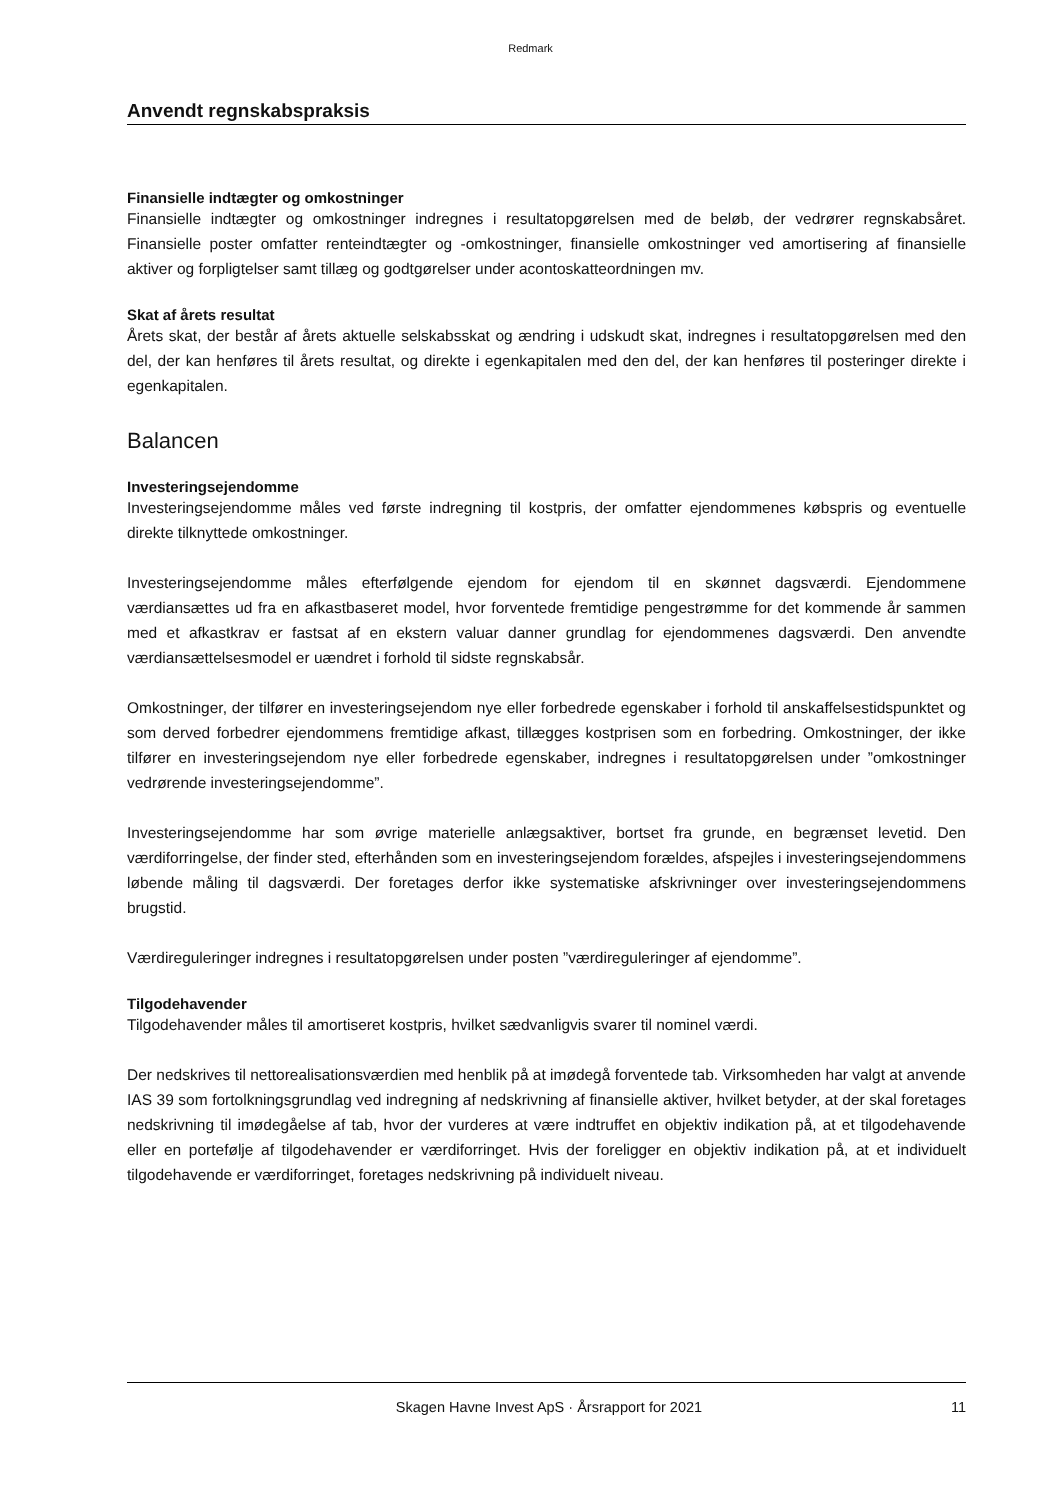Redmark
Anvendt regnskabspraksis
Finansielle indtægter og omkostninger
Finansielle indtægter og omkostninger indregnes i resultatopgørelsen med de beløb, der vedrører regnskabsåret. Finansielle poster omfatter renteindtægter og -omkostninger, finansielle omkostninger ved amortisering af finansielle aktiver og forpligtelser samt tillæg og godtgørelser under acontoskatteordningen mv.
Skat af årets resultat
Årets skat, der består af årets aktuelle selskabsskat og ændring i udskudt skat, indregnes i resultatopgørelsen med den del, der kan henføres til årets resultat, og direkte i egenkapitalen med den del, der kan henføres til posteringer direkte i egenkapitalen.
Balancen
Investeringsejendomme
Investeringsejendomme måles ved første indregning til kostpris, der omfatter ejendommenes købspris og eventuelle direkte tilknyttede omkostninger.
Investeringsejendomme måles efterfølgende ejendom for ejendom til en skønnet dagsværdi. Ejendommene værdiansættes ud fra en afkastbaseret model, hvor forventede fremtidige pengestrømme for det kommende år sammen med et afkastkrav er fastsat af en ekstern valuar danner grundlag for ejendommenes dagsværdi. Den anvendte værdiansættelsesmodel er uændret i forhold til sidste regnskabsår.
Omkostninger, der tilfører en investeringsejendom nye eller forbedrede egenskaber i forhold til anskaffelsestidspunktet og som derved forbedrer ejendommens fremtidige afkast, tillægges kostprisen som en forbedring. Omkostninger, der ikke tilfører en investeringsejendom nye eller forbedrede egenskaber, indregnes i resultatopgørelsen under ”omkostninger vedrørende investeringsejendomme”.
Investeringsejendomme har som øvrige materielle anlægsaktiver, bortset fra grunde, en begrænset levetid. Den værdiforringelse, der finder sted, efterhånden som en investeringsejendom forældes, afspejles i investeringsejendommens løbende måling til dagsværdi. Der foretages derfor ikke systematiske afskrivninger over investeringsejendommens brugstid.
Værdireguleringer indregnes i resultatopgørelsen under posten ”værdireguleringer af ejendomme”.
Tilgodehavender
Tilgodehavender måles til amortiseret kostpris, hvilket sædvanligvis svarer til nominel værdi.
Der nedskrives til nettorealisationsværdien med henblik på at imødegå forventede tab. Virksomheden har valgt at anvende IAS 39 som fortolkningsgrundlag ved indregning af nedskrivning af finansielle aktiver, hvilket betyder, at der skal foretages nedskrivning til imødegåelse af tab, hvor der vurderes at være indtruffet en objektiv indikation på, at et tilgodehavende eller en portefølje af tilgodehavender er værdiforringet. Hvis der foreligger en objektiv indikation på, at et individuelt tilgodehavende er værdiforringet, foretages nedskrivning på individuelt niveau.
Skagen Havne Invest ApS · Årsrapport for 2021 11